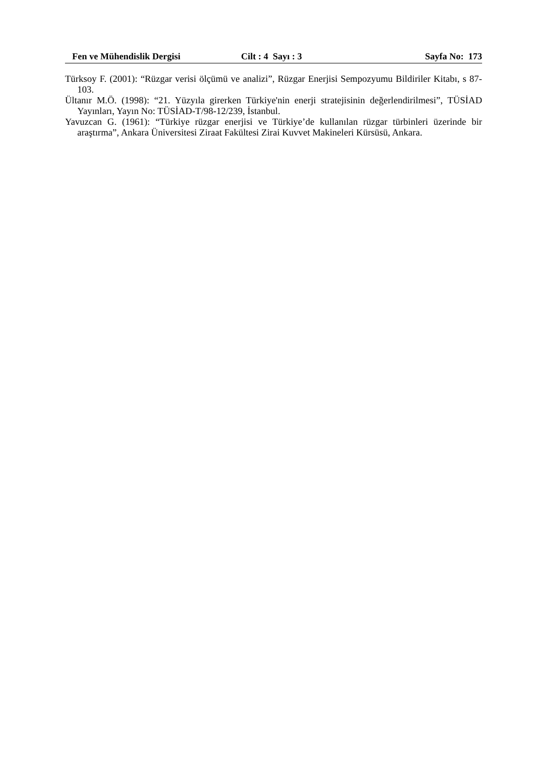Fen ve Mühendislik Dergisi Cilt : 4 Sayı : 3 Sayfa No: 173
Türksoy F. (2001): “Rüzgar verisi ölçümü ve analizi”, Rüzgar Enerjisi Sempozyumu Bildiriler Kitabı, s 87-103.
Ültanır M.Ö. (1998): “21. Yüzyıla girerken Türkiye'nin enerji stratejisinin değerlendirilmesi”, TÜSİAD Yayınları, Yayın No: TÜSİAD-T/98-12/239, İstanbul.
Yavuzcan G. (1961): “Türkiye rüzgar enerjisi ve Türkiye’de kullanılan rüzgar türbinleri üzerinde bir araştırma”, Ankara Üniversitesi Ziraat Fakültesi Zirai Kuvvet Makineleri Kürsüsü, Ankara.